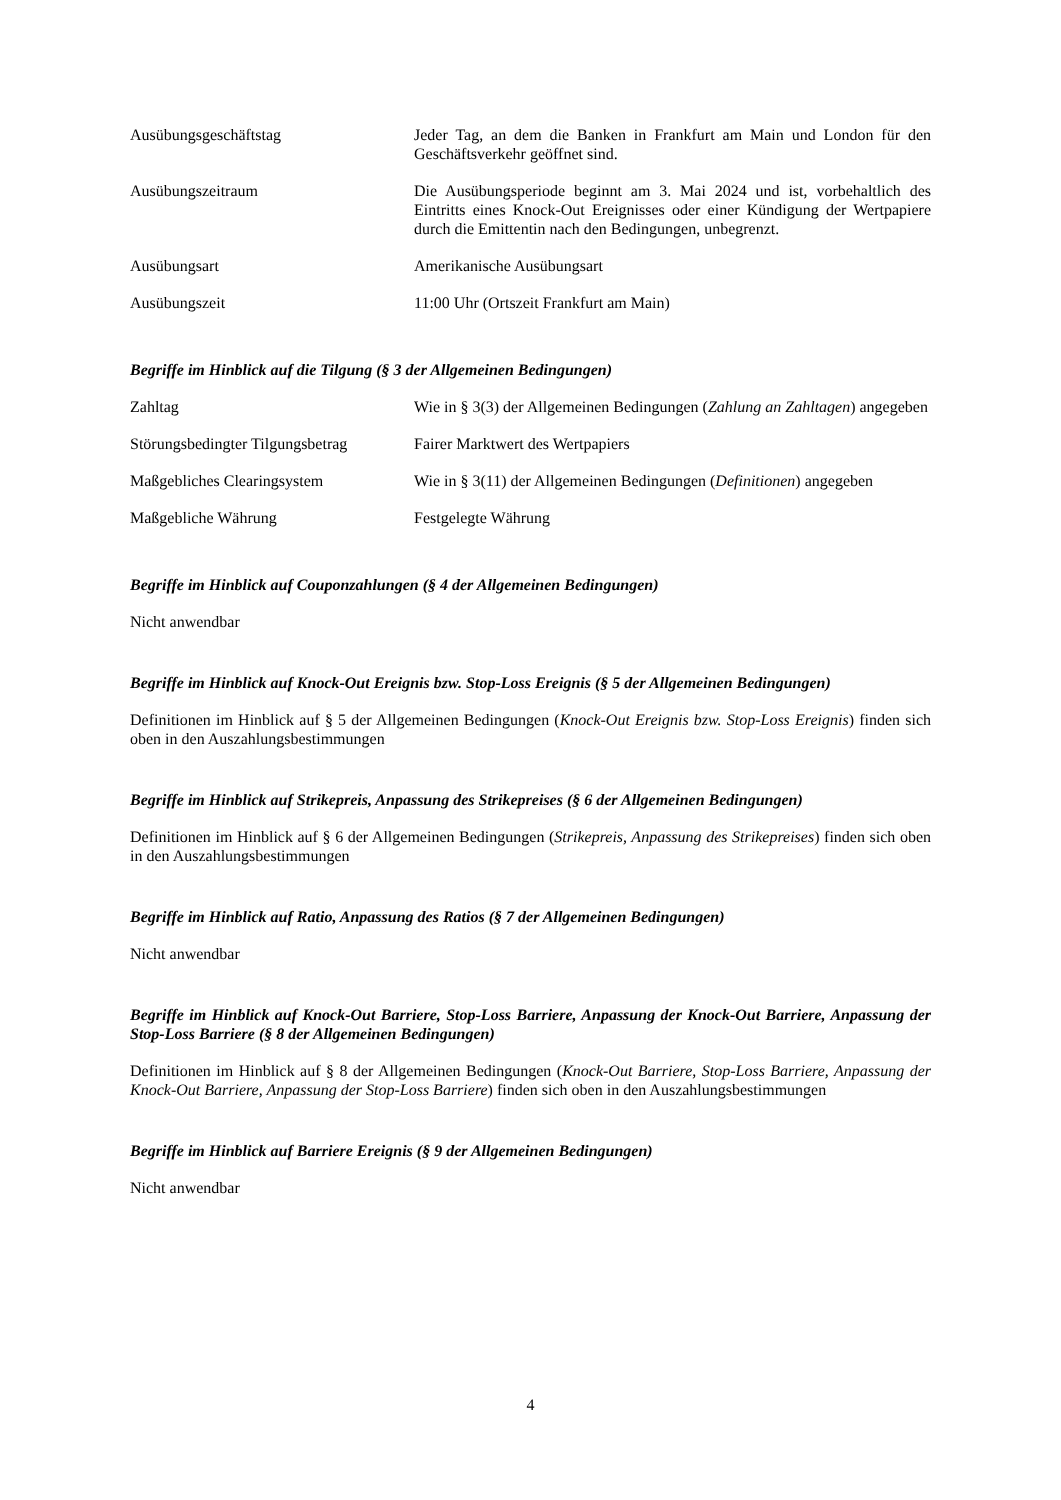| Ausübungsgeschäftstag | Jeder Tag, an dem die Banken in Frankfurt am Main und London für den Geschäftsverkehr geöffnet sind. |
| Ausübungszeitraum | Die Ausübungsperiode beginnt am 3. Mai 2024 und ist, vorbehaltlich des Eintritts eines Knock-Out Ereignisses oder einer Kündigung der Wertpapiere durch die Emittentin nach den Bedingungen, unbegrenzt. |
| Ausübungsart | Amerikanische Ausübungsart |
| Ausübungszeit | 11:00 Uhr (Ortszeit Frankfurt am Main) |
Begriffe im Hinblick auf die Tilgung (§ 3 der Allgemeinen Bedingungen)
| Zahltag | Wie in § 3(3) der Allgemeinen Bedingungen ( Zahlung an Zahltagen ) angegeben |
| Störungsbedingter Tilgungsbetrag | Fairer Marktwert des Wertpapiers |
| Maßgebliches Clearingsystem | Wie in § 3(11) der Allgemeinen Bedingungen ( Definitionen ) angegeben |
| Maßgebliche Währung | Festgelegte Währung |
Begriffe im Hinblick auf Couponzahlungen (§ 4 der Allgemeinen Bedingungen)
Nicht anwendbar
Begriffe im Hinblick auf Knock-Out Ereignis bzw. Stop-Loss Ereignis (§ 5 der Allgemeinen Bedingungen)
Definitionen im Hinblick auf § 5 der Allgemeinen Bedingungen (Knock-Out Ereignis bzw. Stop-Loss Ereignis) finden sich oben in den Auszahlungsbestimmungen
Begriffe im Hinblick auf Strikepreis, Anpassung des Strikepreises (§ 6 der Allgemeinen Bedingungen)
Definitionen im Hinblick auf § 6 der Allgemeinen Bedingungen (Strikepreis, Anpassung des Strikepreises) finden sich oben in den Auszahlungsbestimmungen
Begriffe im Hinblick auf Ratio, Anpassung des Ratios (§ 7 der Allgemeinen Bedingungen)
Nicht anwendbar
Begriffe im Hinblick auf Knock-Out Barriere, Stop-Loss Barriere, Anpassung der Knock-Out Barriere, Anpassung der Stop-Loss Barriere (§ 8 der Allgemeinen Bedingungen)
Definitionen im Hinblick auf § 8 der Allgemeinen Bedingungen (Knock-Out Barriere, Stop-Loss Barriere, Anpassung der Knock-Out Barriere, Anpassung der Stop-Loss Barriere) finden sich oben in den Auszahlungsbestimmungen
Begriffe im Hinblick auf Barriere Ereignis (§ 9 der Allgemeinen Bedingungen)
Nicht anwendbar
4